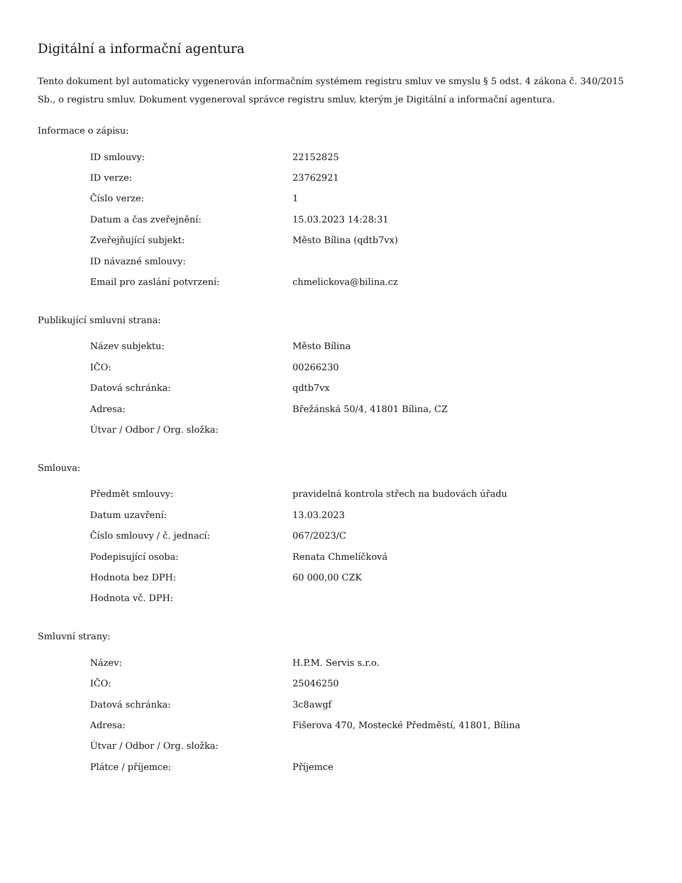Digitální a informační agentura
Tento dokument byl automaticky vygenerován informačním systémem registru smluv ve smyslu § 5 odst. 4 zákona č. 340/2015 Sb., o registru smluv. Dokument vygeneroval správce registru smluv, kterým je Digitální a informační agentura.
Informace o zápisu:
| ID smlouvy: | 22152825 |
| ID verze: | 23762921 |
| Číslo verze: | 1 |
| Datum a čas zveřejnění: | 15.03.2023 14:28:31 |
| Zveřejňující subjekt: | Město Bílina (qdtb7vx) |
| ID návazné smlouvy: | |
| Email pro zaslání potvrzení: | chmelickova@bilina.cz |
Publikující smluvní strana:
| Název subjektu: | Město Bílina |
| IČO: | 00266230 |
| Datová schránka: | qdtb7vx |
| Adresa: | Břežánská 50/4, 41801 Bílina, CZ |
| Útvar / Odbor / Org. složka: | |
Smlouva:
| Předmět smlouvy: | pravidelná kontrola střech na budovách úřadu |
| Datum uzavření: | 13.03.2023 |
| Číslo smlouvy / č. jednací: | 067/2023/C |
| Podepisující osoba: | Renata Chmelíčková |
| Hodnota bez DPH: | 60 000,00 CZK |
| Hodnota vč. DPH: | |
Smluvní strany:
| Název: | H.P.M. Servis s.r.o. |
| IČO: | 25046250 |
| Datová schránka: | 3c8awgf |
| Adresa: | Fišerova 470, Mostecké Předměstí, 41801, Bílina |
| Útvar / Odbor / Org. složka: | |
| Plátce / příjemce: | Příjemce |